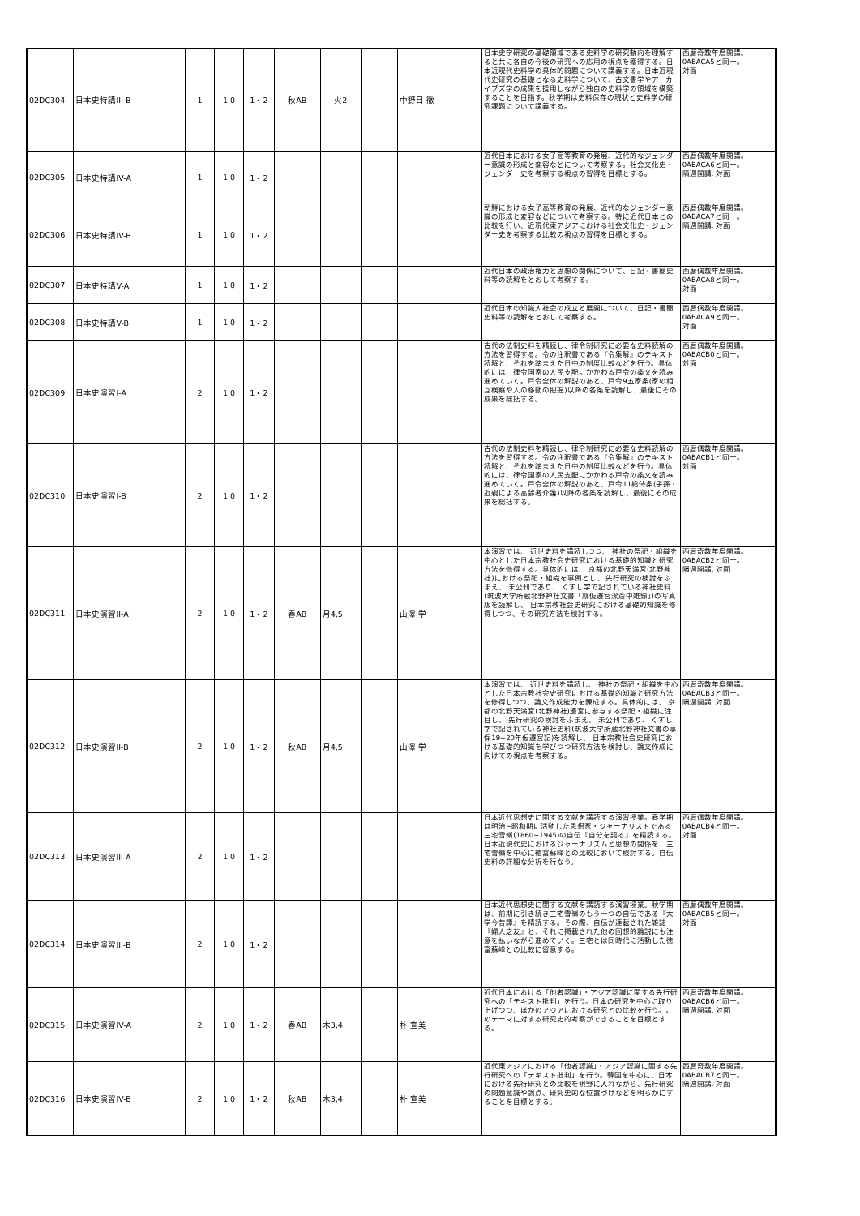| 02DC304 | 日本史特講III-B | 1 | 1.0 | 1・2 | 秋AB | 火2 | | 中野目 徹 | 日本史学研究の基礎領域である史料学の研究動向を理解すると共に各自の今後の研究への応用の視点を獲得する。日本近現代史料学の具体的問題について講義する。日本近現代史研究の基礎となる史料学について、古文書学やアーカイブズ学の成果を援用しながら独自の史料学の領域を構築することを目指す。秋学期は史料保存の現状と史料学の研究課題について講義する。 | 西暦奇数年度開講。 0ABACA5と同一。 対面 |
| 02DC305 | 日本史特講IV-A | 1 | 1.0 | 1・2 | | | | | 近代日本における女子高等教育の発展、近代的なジェンダー意識の形成と変容などについて考察する。社会文化史・ジェンダー史を考察する視点の習得を目標とする。 | 西暦偶数年度開講。 0ABACA6と同一。 隔週開講. 対面 |
| 02DC306 | 日本史特講IV-B | 1 | 1.0 | 1・2 | | | | | 朝鮮における女子高等教育の発展、近代的なジェンダー意識の形成と変容などについて考察する。特に近代日本との比較を行い、近現代東アジアにおける社会文化史・ジェンダー史を考察する比較の視点の習得を目標とする。 | 西暦偶数年度開講。 0ABACA7と同一。 隔週開講. 対面 |
| 02DC307 | 日本史特講V-A | 1 | 1.0 | 1・2 | | | | | 近代日本の政治権力と思想の関係について、日記・書簡史料等の読解をとおして考察する。 | 西暦偶数年度開講。 0ABACA8と同一。 対面 |
| 02DC308 | 日本史特講V-B | 1 | 1.0 | 1・2 | | | | | 近代日本の知識人社会の成立と展開について、日記・書簡史料等の読解をとおして考察する。 | 西暦偶数年度開講。 0ABACA9と同一。 対面 |
| 02DC309 | 日本史演習I-A | 2 | 1.0 | 1・2 | | | | | 古代の法制史料を精読し、律令制研究に必要な史料読解の方法を習得する。令の注釈書である『令集解』のテキスト読解と、それを踏まえた日中の制度比較などを行う。具体的には、律令国家の人民支配にかかわる戸令の条文を読み進めていく。戸令全体の解説のあと、戸令9五家条(家の相互検察や人の移動の把握)以降の各条を読解し、最後にその成果を総括する。 | 西暦偶数年度開講。 0ABACB0と同一。 対面 |
| 02DC310 | 日本史演習I-B | 2 | 1.0 | 1・2 | | | | | 古代の法制史料を精読し、律令制研究に必要な史料読解の方法を習得する。令の注釈書である『令集解』のテキスト読解と、それを踏まえた日中の制度比較などを行う。具体的には、律令国家の人民支配にかかわる戸令の条文を読み進めていく。戸令全体の解説のあと、戸令11給侍条(子孫・近親による高齢者介護)以降の各条を読解し、最後にその成果を総括する。 | 西暦偶数年度開講。 0ABACB1と同一。 対面 |
| 02DC311 | 日本史演習II-A | 2 | 1.0 | 1・2 | 春AB | 月4,5 | | 山澤 学 | 本演習では、 近世史料を講読しつつ、 神社の祭祀・組織を中心とした日本宗教社会史研究における基礎的知識と研究方法を修得する。具体的には、 京都の北野天満宮(北野神社)における祭祀・組織を事例とし、 先行研究の検討をふまえ、 未公刊であり、 くずし字で記されている神社史料(筑波大学所蔵北野神社文書「就仮遷宮潔斎中雑録」)の写真版を読解し、 日本宗教社会史研究における基礎的知識を修得しつつ、その研究方法を検討する。 | 西暦奇数年度開講。 0ABACB2と同一。 隔週開講. 対面 |
| 02DC312 | 日本史演習II-B | 2 | 1.0 | 1・2 | 秋AB | 月4,5 | | 山澤 学 | 本演習では、 近世史料を講読し、 神社の祭祀・組織を中心とした日本宗教社会史研究における基礎的知識と研究方法を修得しつつ、論文作成能力を錬成する。具体的には、 京都の北野天満宮(北野神社)遷宮に参与する祭祀・組織に注目し、 先行研究の検討をふまえ、 未公刊であり、 くずし字で記されている神社史料(筑波大学所蔵北野神社文書の享保19~20年仮遷宮記)を読解し、 日本宗教社会史研究における基礎的知識を学びつつ研究方法を検討し、論文作成に向けての視点を考察する。 | 西暦奇数年度開講。 0ABACB3と同一。 隔週開講. 対面 |
| 02DC313 | 日本史演習III-A | 2 | 1.0 | 1・2 | | | | | 日本近代思想史に関する文献を講読する演習授業。春学期は明治~昭和期に活動した思想家・ジャーナリストである三宅雪嶺(1860~1945)の自伝『自分を語る』を精読する。日本近現代史におけるジャーナリズムと思想の関係を、三宅雪嶺を中心に徳富蘇峰との比較において検討する。自伝史料の詳細な分析を行なう。 | 西暦偶数年度開講。 0ABACB4と同一。 対面 |
| 02DC314 | 日本史演習III-B | 2 | 1.0 | 1・2 | | | | | 日本近代思想史に関する文献を講読する演習授業。秋学期は、前期に引き続き三宅雪嶺のもう一つの自伝である『大学今昔譚』を精読する。その際、自伝が連載された雑誌『婦人之友』と、それに掲載された他の回想的論説にも注意を払いながら進めていく。三宅とは同時代に活動した徳富蘇峰との比較に留意する。 | 西暦偶数年度開講。 0ABACB5と同一。 対面 |
| 02DC315 | 日本史演習IV-A | 2 | 1.0 | 1・2 | 春AB | 木3,4 | | 朴 宣美 | 近代日本における「他者認識」・アジア認識に関する先行研究への「テキスト批判」を行う。日本の研究を中心に取り上げつつ、ほかのアジアにおける研究との比較を行う。このテーマに対する研究史的考察ができることを目標とする。 | 西暦奇数年度開講。 0ABACB6と同一。 隔週開講. 対面 |
| 02DC316 | 日本史演習IV-B | 2 | 1.0 | 1・2 | 秋AB | 木3,4 | | 朴 宣美 | 近代東アジアにおける「他者認識」・アジア認識に関する先行研究への「テキスト批判」を行う。韓国を中心に、日本における先行研究との比較を視野に入れながら、先行研究の問題意識や論点、研究史的な位置づけなどを明らかにすることを目標とする。 | 西暦奇数年度開講。 0ABACB7と同一。 隔週開講. 対面 |